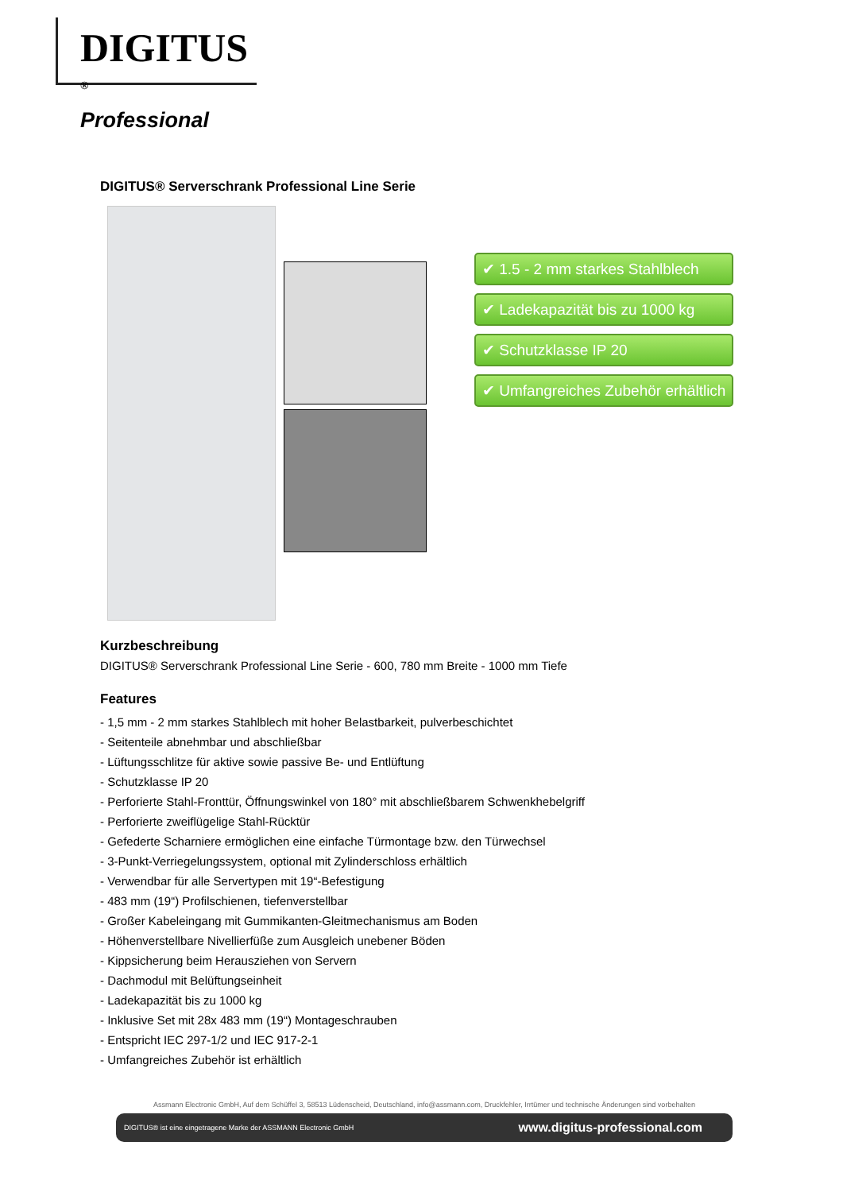DIGITUS <sup>®</sup>
Professional
DIGITUS® Serverschrank Professional Line Serie
✔ 1.5 - 2 mm starkes Stahlblech
✔ Ladekapazität bis zu 1000 kg
✔ Schutzklasse IP 20
✔ Umfangreiches Zubehör erhältlich
Kurzbeschreibung
DIGITUS® Serverschrank Professional Line Serie - 600, 780 mm Breite - 1000 mm Tiefe
Features
- 1,5 mm - 2 mm starkes Stahlblech mit hoher Belastbarkeit, pulverbeschichtet
- Seitenteile abnehmbar und abschließbar
- Lüftungsschlitze für aktive sowie passive Be- und Entlüftung
- Schutzklasse IP 20
- Perforierte Stahl-Fronttür, Öffnungswinkel von 180° mit abschließbarem Schwenkhebelgriff
- Perforierte zweiflügelige Stahl-Rücktür
- Gefederte Scharniere ermöglichen eine einfache Türmontage bzw. den Türwechsel
- 3-Punkt-Verriegelungssystem, optional mit Zylinderschloss erhältlich
- Verwendbar für alle Servertypen mit 19“-Befestigung
- 483 mm (19“) Profilschienen, tiefenverstellbar
- Großer Kabeleingang mit Gummikanten-Gleitmechanismus am Boden
- Höhenverstellbare Nivellierfüße zum Ausgleich unebener Böden
- Kippsicherung beim Herausziehen von Servern
- Dachmodul mit Belüftungseinheit
- Ladekapazität bis zu 1000 kg
- Inklusive Set mit 28x 483 mm (19“) Montageschrauben
- Entspricht IEC 297-1/2 und IEC 917-2-1
- Umfangreiches Zubehör ist erhältlich
Assmann Electronic GmbH, Auf dem Schüffel 3, 58513 Lüdenscheid, Deutschland, info@assmann.com, Druckfehler, Irrtümer und technische Änderungen sind vorbehalten
DIGITUS® ist eine eingetragene Marke der ASSMANN Electronic GmbH www.digitus-professional.com